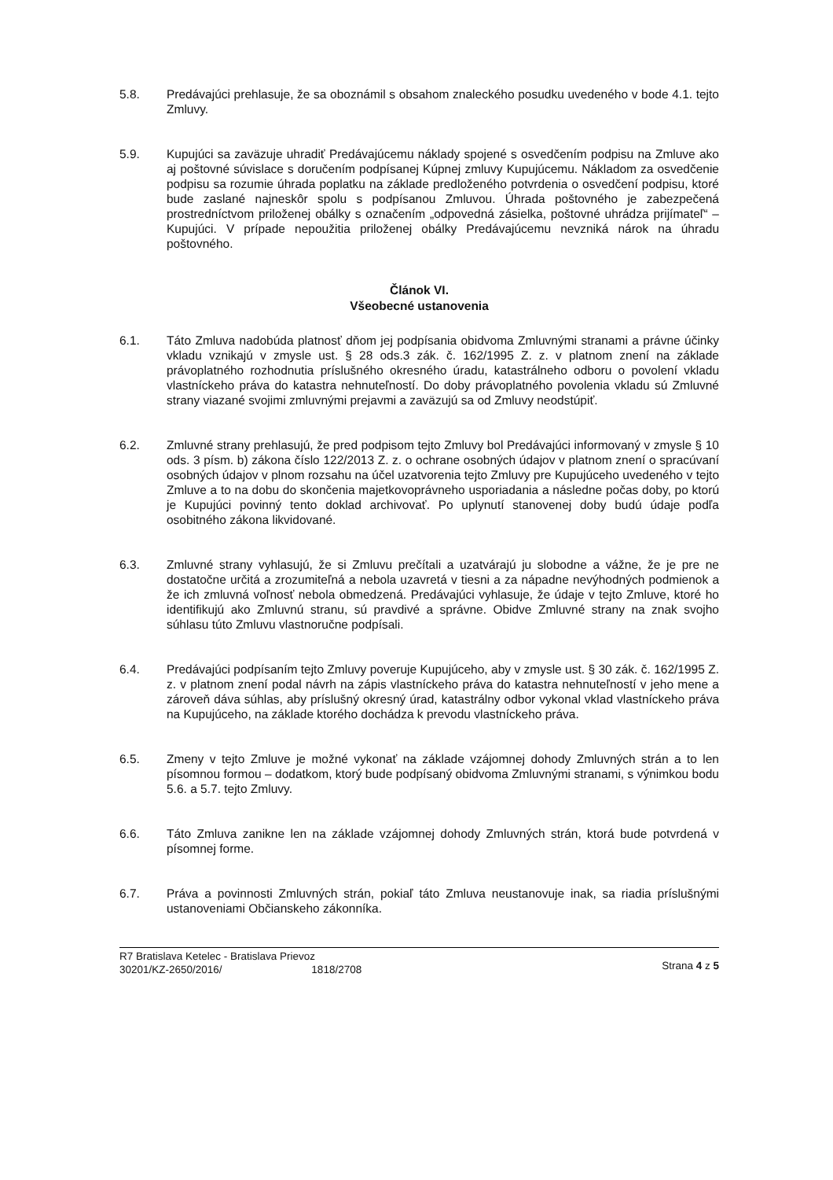5.8. Predávajúci prehlasuje, že sa oboznámil s obsahom znaleckého posudku uvedeného v bode 4.1. tejto Zmluvy.
5.9. Kupujúci sa zaväzuje uhradiť Predávajúcemu náklady spojené s osvedčením podpisu na Zmluve ako aj poštovné súvislace s doručením podpísanej Kúpnej zmluvy Kupujúcemu. Nákladom za osvedčenie podpisu sa rozumie úhrada poplatku na základe predloženého potvrdenia o osvedčení podpisu, ktoré bude zaslané najneskôr spolu s podpísanou Zmluvou. Úhrada poštovného je zabezpečená prostredníctvom priloženej obálky s označením „odpovedná zásielka, poštovné uhrádza prijímateľ“ – Kupujúci. V prípade nepoužitia priloženej obálky Predávajúcemu nevzniká nárok na úhradu poštovného.
Článok VI.
Všeobecné ustanovenia
6.1. Táto Zmluva nadobúda platnosť dňom jej podpísania obidvoma Zmluvnými stranami a právne účinky vkladu vznikajú v zmysle ust. § 28 ods.3 zák. č. 162/1995 Z. z. v platnom znení na základe právoplatného rozhodnutia príslušného okresného úradu, katastrálneho odboru o povolení vkladu vlastníckeho práva do katastra nehnuteľností. Do doby právoplatného povolenia vkladu sú Zmluvné strany viazané svojimi zmluvnými prejavmi a zaväzujú sa od Zmluvy neodstúpiť.
6.2. Zmluvné strany prehlasujú, že pred podpisom tejto Zmluvy bol Predávajúci informovaný v zmysle § 10 ods. 3 písm. b) zákona číslo 122/2013 Z. z. o ochrane osobných údajov v platnom znení o spracúvaní osobných údajov v plnom rozsahu na účel uzatvorenia tejto Zmluvy pre Kupujúceho uvedeného v tejto Zmluve a to na dobu do skončenia majetkovoprávneho usporiadania a následne počas doby, po ktorú je Kupujúci povinný tento doklad archivovať. Po uplynutí stanovenej doby budú údaje podľa osobitného zákona likvidované.
6.3. Zmluvné strany vyhlasujú, že si Zmluvu prečítali a uzatvárajú ju slobodne a vážne, že je pre ne dostatočne určitá a zrozumiteľná a nebola uzavretá v tiesni a za nápadne nevýhodných podmienok a že ich zmluvná voľnosť nebola obmedzená. Predávajúci vyhlasuje, že údaje v tejto Zmluve, ktoré ho identifikujú ako Zmluvnú stranu, sú pravdivé a správne. Obidve Zmluvné strany na znak svojho súhlasu túto Zmluvu vlastnoručne podpísali.
6.4. Predávajúci podpísaním tejto Zmluvy poveruje Kupujúceho, aby v zmysle ust. § 30 zák. č. 162/1995 Z. z. v platnom znení podal návrh na zápis vlastníckeho práva do katastra nehnuteľností v jeho mene a zároveň dáva súhlas, aby príslušný okresný úrad, katastrálny odbor vykonal vklad vlastníckeho práva na Kupujúceho, na základe ktorého dochádza k prevodu vlastníckeho práva.
6.5. Zmeny v tejto Zmluve je možné vykonať na základe vzájomnej dohody Zmluvných strán a to len písomnou formou – dodatkom, ktorý bude podpísaný obidvoma Zmluvnými stranami, s výnimkou bodu 5.6. a 5.7. tejto Zmluvy.
6.6. Táto Zmluva zanikne len na základe vzájomnej dohody Zmluvných strán, ktorá bude potvrdená v písomnej forme.
6.7. Práva a povinnosti Zmluvných strán, pokiaľ táto Zmluva neustanovuje inak, sa riadia príslušnými ustanoveniami Občianskeho zákonníka.
R7 Bratislava Ketelec - Bratislava Prievoz
30201/KZ-2650/2016/ 1818/2708
Strana 4 z 5